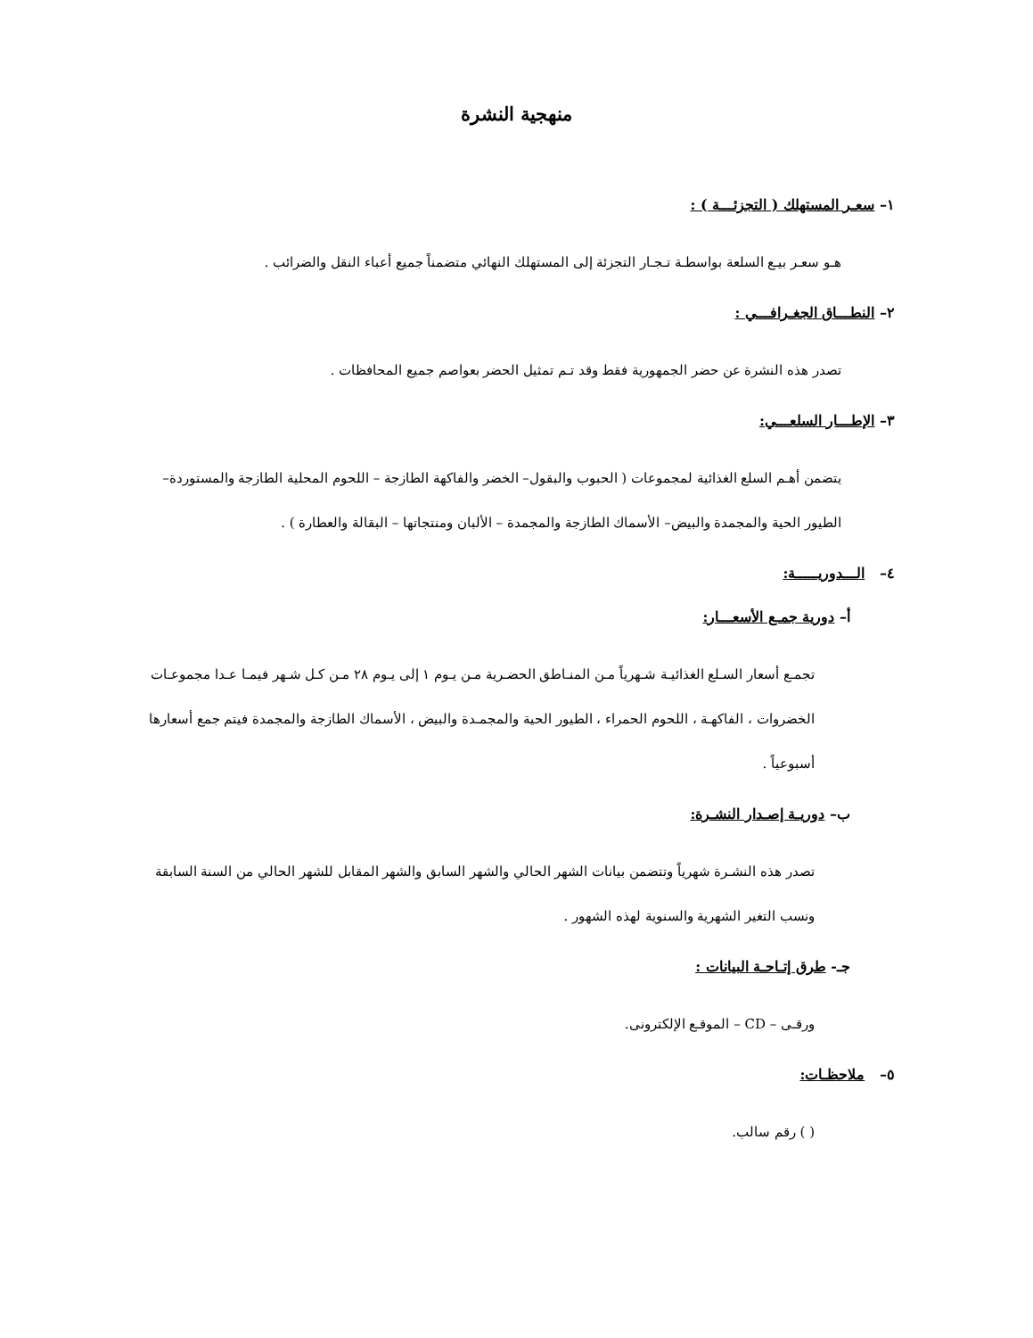منهجية النشرة
١– سعـر المستهلك ( التجزئـــة ) :
هـو سعـر بيـع السلعة بواسطـة تـجـار التجزئة إلى المستهلك النهائي متضمناً جميع أعباء النقل والضرائب .
٢– النطـــاق الجغـرافـــي :
تصدر هذه النشرة عن حضر الجمهورية فقط وقد تـم تمثيل الحضر بعواصم جميع المحافظات .
٣– الإطـــار السلعـــي:
يتضمن أهـم السلع الغذائية لمجموعات ( الحبوب والبقول– الخضر والفاكهة الطازجة – اللحوم المحلية الطازجة والمستوردة– الطيور الحية والمجمدة والبيض– الأسماك الطازجة والمجمدة – الألبان ومنتجاتها – البقالة والعطارة ) .
٤– الـــدوريـــــة:
أ– دورية جمـع الأسعـــار:
تجمـع أسعار السـلع الغذائيـة شـهرياً مـن المنـاطق الحضـرية مـن يـوم ١ إلى يـوم ٢٨ مـن كـل شـهر فيمـا عـدا مجموعـات الخضروات ، الفاكهـة ، اللحوم الحمراء ، الطيور الحية والمجمـدة والبيض ، الأسماك الطازجة والمجمدة فيتم جمع أسعارها أسبوعياً .
ب– دوريـة إصـدار النشـرة:
تصدر هذه النشـرة شهرياً وتتضمن بيانات الشهر الحالي والشهر السابق والشهر المقابل للشهر الحالي من السنة السابقة ونسب التغير الشهرية والسنوية لهذه الشهور .
جـ- طرق إتـاحـة البيانات :
ورقـى – CD – الموقـع الإلكترونى.
٥– ملاحظـات:
( ) رقم سالب.